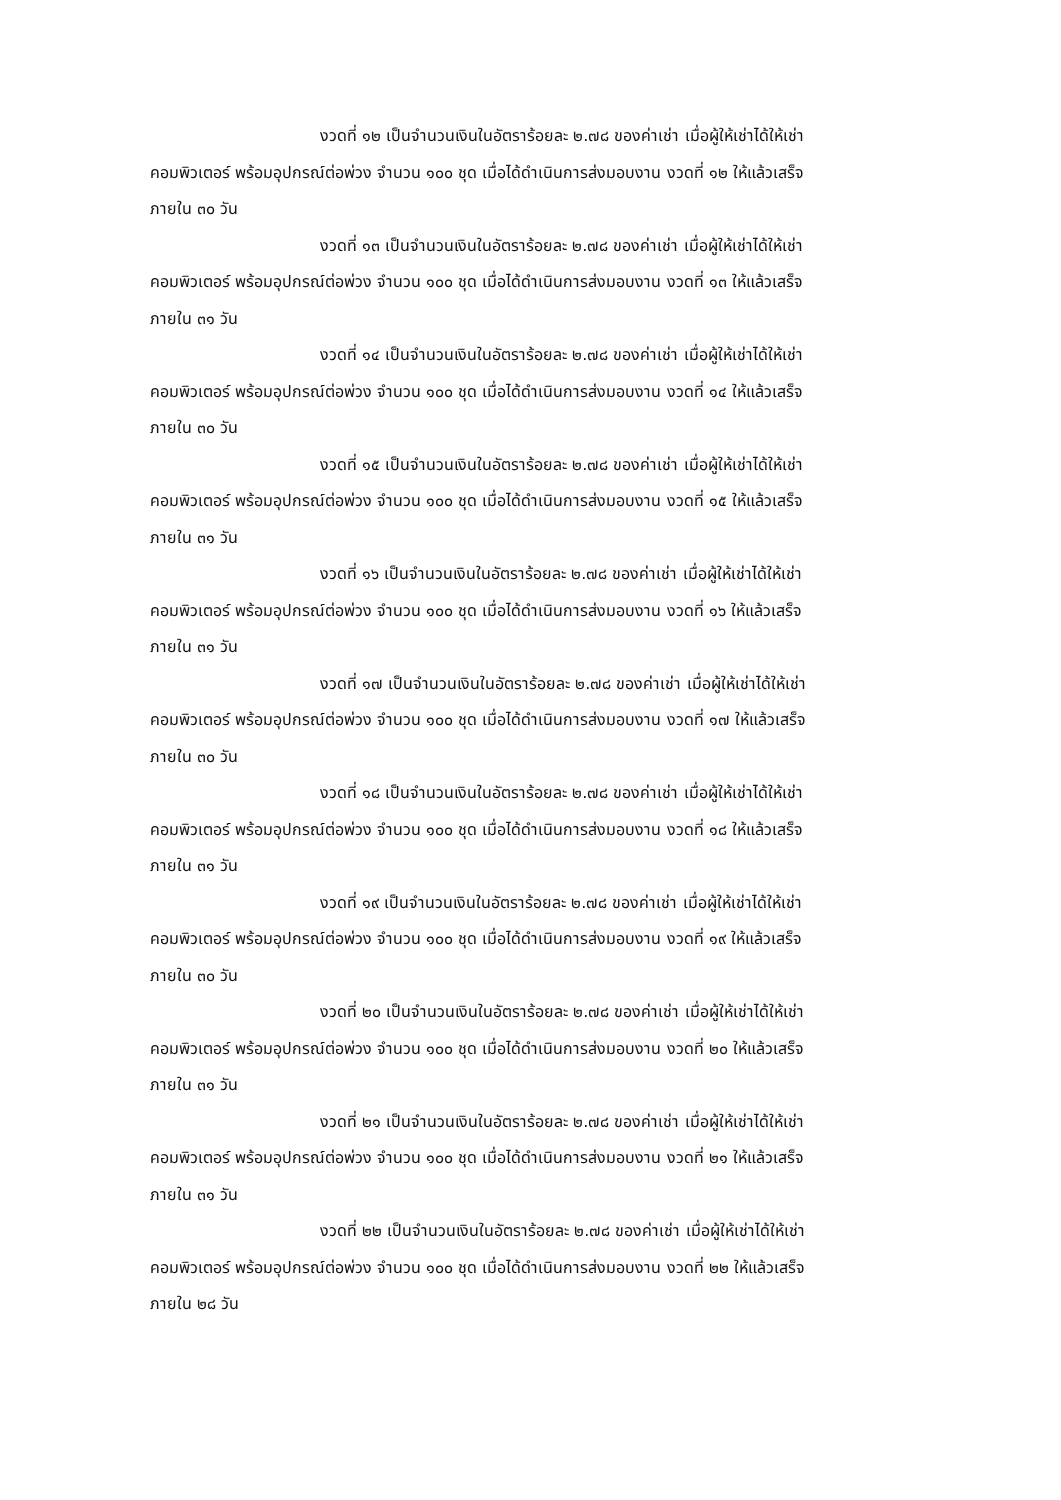งวดที่ ๑๒ เป็นจำนวนเงินในอัตราร้อยละ ๒.๗๘ ของค่าเช่า เมื่อผู้ให้เช่าได้ให้เช่า
คอมพิวเตอร์ พร้อมอุปกรณ์ต่อพ่วง จำนวน ๑๐๐ ชุด เมื่อได้ดำเนินการส่งมอบงาน งวดที่ ๑๒ ให้แล้วเสร็จ
ภายใน ๓๐ วัน
งวดที่ ๑๓ เป็นจำนวนเงินในอัตราร้อยละ ๒.๗๘ ของค่าเช่า เมื่อผู้ให้เช่าได้ให้เช่า
คอมพิวเตอร์ พร้อมอุปกรณ์ต่อพ่วง จำนวน ๑๐๐ ชุด เมื่อได้ดำเนินการส่งมอบงาน งวดที่ ๑๓ ให้แล้วเสร็จ
ภายใน ๓๑ วัน
งวดที่ ๑๔ เป็นจำนวนเงินในอัตราร้อยละ ๒.๗๘ ของค่าเช่า เมื่อผู้ให้เช่าได้ให้เช่า
คอมพิวเตอร์ พร้อมอุปกรณ์ต่อพ่วง จำนวน ๑๐๐ ชุด เมื่อได้ดำเนินการส่งมอบงาน งวดที่ ๑๔ ให้แล้วเสร็จ
ภายใน ๓๐ วัน
งวดที่ ๑๕ เป็นจำนวนเงินในอัตราร้อยละ ๒.๗๘ ของค่าเช่า เมื่อผู้ให้เช่าได้ให้เช่า
คอมพิวเตอร์ พร้อมอุปกรณ์ต่อพ่วง จำนวน ๑๐๐ ชุด เมื่อได้ดำเนินการส่งมอบงาน งวดที่ ๑๕ ให้แล้วเสร็จ
ภายใน ๓๑ วัน
งวดที่ ๑๖ เป็นจำนวนเงินในอัตราร้อยละ ๒.๗๘ ของค่าเช่า เมื่อผู้ให้เช่าได้ให้เช่า
คอมพิวเตอร์ พร้อมอุปกรณ์ต่อพ่วง จำนวน ๑๐๐ ชุด เมื่อได้ดำเนินการส่งมอบงาน งวดที่ ๑๖ ให้แล้วเสร็จ
ภายใน ๓๑ วัน
งวดที่ ๑๗ เป็นจำนวนเงินในอัตราร้อยละ ๒.๗๘ ของค่าเช่า เมื่อผู้ให้เช่าได้ให้เช่า
คอมพิวเตอร์ พร้อมอุปกรณ์ต่อพ่วง จำนวน ๑๐๐ ชุด เมื่อได้ดำเนินการส่งมอบงาน งวดที่ ๑๗ ให้แล้วเสร็จ
ภายใน ๓๐ วัน
งวดที่ ๑๘ เป็นจำนวนเงินในอัตราร้อยละ ๒.๗๘ ของค่าเช่า เมื่อผู้ให้เช่าได้ให้เช่า
คอมพิวเตอร์ พร้อมอุปกรณ์ต่อพ่วง จำนวน ๑๐๐ ชุด เมื่อได้ดำเนินการส่งมอบงาน งวดที่ ๑๘ ให้แล้วเสร็จ
ภายใน ๓๑ วัน
งวดที่ ๑๙ เป็นจำนวนเงินในอัตราร้อยละ ๒.๗๘ ของค่าเช่า เมื่อผู้ให้เช่าได้ให้เช่า
คอมพิวเตอร์ พร้อมอุปกรณ์ต่อพ่วง จำนวน ๑๐๐ ชุด เมื่อได้ดำเนินการส่งมอบงาน งวดที่ ๑๙ ให้แล้วเสร็จ
ภายใน ๓๐ วัน
งวดที่ ๒๐ เป็นจำนวนเงินในอัตราร้อยละ ๒.๗๘ ของค่าเช่า เมื่อผู้ให้เช่าได้ให้เช่า
คอมพิวเตอร์ พร้อมอุปกรณ์ต่อพ่วง จำนวน ๑๐๐ ชุด เมื่อได้ดำเนินการส่งมอบงาน งวดที่ ๒๐ ให้แล้วเสร็จ
ภายใน ๓๑ วัน
งวดที่ ๒๑ เป็นจำนวนเงินในอัตราร้อยละ ๒.๗๘ ของค่าเช่า เมื่อผู้ให้เช่าได้ให้เช่า
คอมพิวเตอร์ พร้อมอุปกรณ์ต่อพ่วง จำนวน ๑๐๐ ชุด เมื่อได้ดำเนินการส่งมอบงาน งวดที่ ๒๑ ให้แล้วเสร็จ
ภายใน ๓๑ วัน
งวดที่ ๒๒ เป็นจำนวนเงินในอัตราร้อยละ ๒.๗๘ ของค่าเช่า เมื่อผู้ให้เช่าได้ให้เช่า
คอมพิวเตอร์ พร้อมอุปกรณ์ต่อพ่วง จำนวน ๑๐๐ ชุด เมื่อได้ดำเนินการส่งมอบงาน งวดที่ ๒๒ ให้แล้วเสร็จ
ภายใน ๒๘ วัน